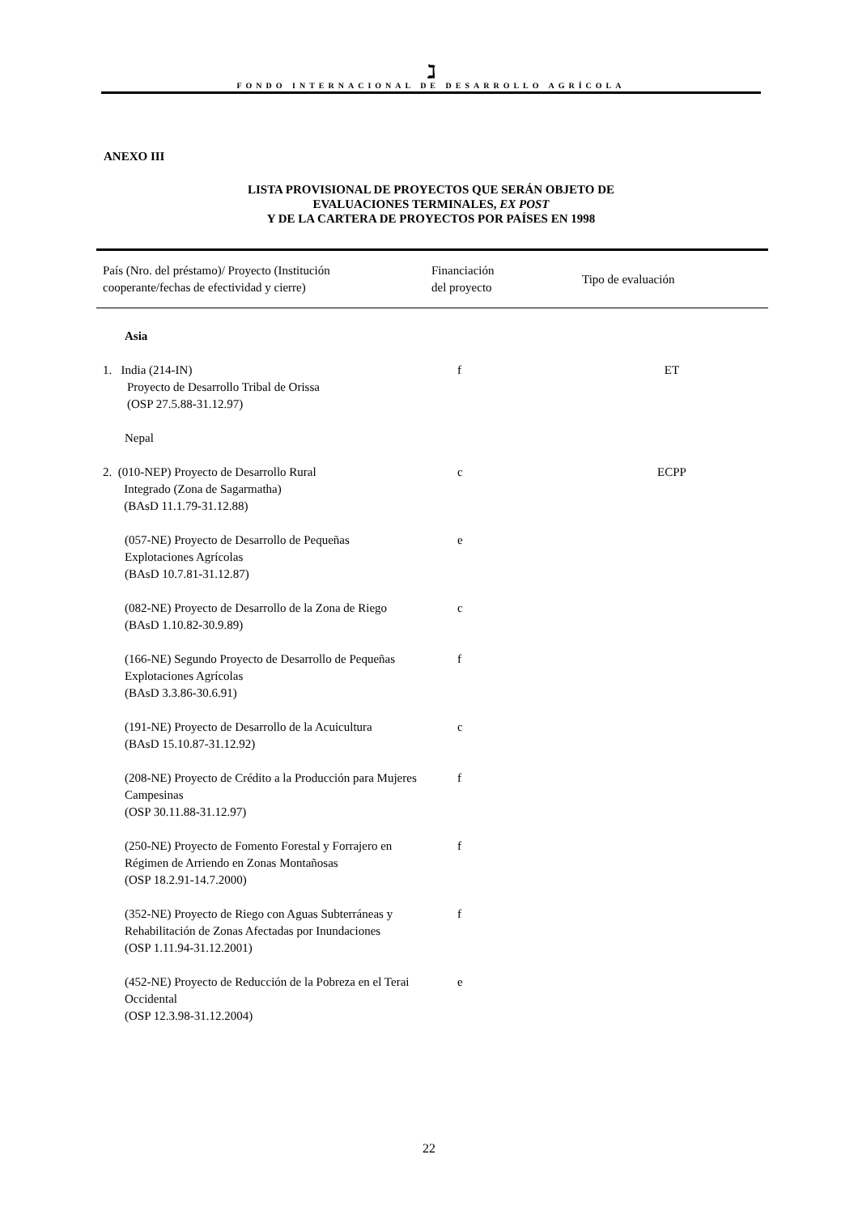ℷ
FONDO INTERNACIONAL DE DESARROLLO AGRÍCOLA
ANEXO III
LISTA PROVISIONAL DE PROYECTOS QUE SERÁN OBJETO DE
EVALUACIONES TERMINALES, EX POST
Y DE LA CARTERA DE PROYECTOS POR PAÍSES EN 1998
| País (Nro. del préstamo)/ Proyecto (Institución cooperante/fechas de efectividad y cierre) | Financiación del proyecto | Tipo de evaluación |
| --- | --- | --- |
| Asia | | |
| 1. India (214-IN) Proyecto de Desarrollo Tribal de Orissa (OSP 27.5.88-31.12.97) | f | ET |
| Nepal | | |
| 2. (010-NEP) Proyecto de Desarrollo Rural Integrado (Zona de Sagarmatha) (BAsD 11.1.79-31.12.88) | c | ECPP |
| (057-NE) Proyecto de Desarrollo de Pequeñas Explotaciones Agrícolas (BAsD 10.7.81-31.12.87) | e | |
| (082-NE) Proyecto de Desarrollo de la Zona de Riego (BAsD 1.10.82-30.9.89) | c | |
| (166-NE) Segundo Proyecto de Desarrollo de Pequeñas Explotaciones Agrícolas (BAsD 3.3.86-30.6.91) | f | |
| (191-NE) Proyecto de Desarrollo de la Acuicultura (BAsD 15.10.87-31.12.92) | c | |
| (208-NE) Proyecto de Crédito a la Producción para Mujeres Campesinas (OSP 30.11.88-31.12.97) | f | |
| (250-NE) Proyecto de Fomento Forestal y Forrajero en Régimen de Arriendo en Zonas Montañosas (OSP 18.2.91-14.7.2000) | f | |
| (352-NE) Proyecto de Riego con Aguas Subterráneas y Rehabilitación de Zonas Afectadas por Inundaciones (OSP 1.11.94-31.12.2001) | f | |
| (452-NE) Proyecto de Reducción de la Pobreza en el Terai Occidental (OSP 12.3.98-31.12.2004) | e | |
22